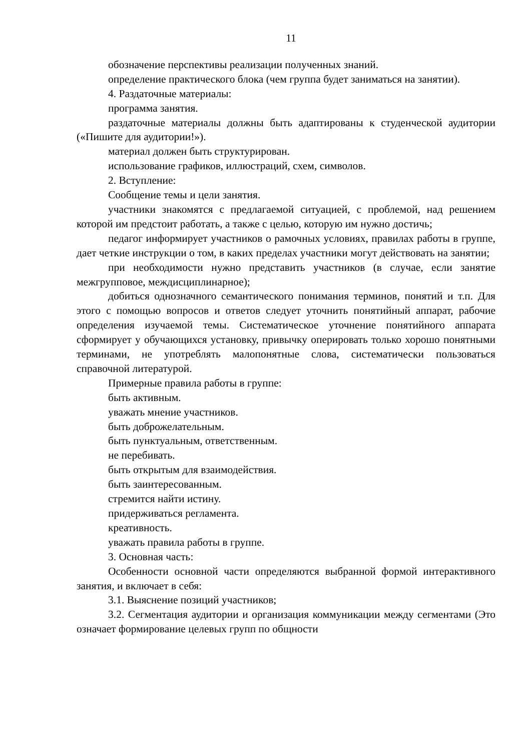11
обозначение перспективы реализации полученных знаний.
определение практического блока (чем группа будет заниматься на занятии).
4. Раздаточные материалы:
программа занятия.
раздаточные материалы должны быть адаптированы к студенческой аудитории («Пишите для аудитории!»).
материал должен быть структурирован.
использование графиков, иллюстраций, схем, символов.
2. Вступление:
Сообщение темы и цели занятия.
участники знакомятся с предлагаемой ситуацией, с проблемой, над решением которой им предстоит работать, а также с целью, которую им нужно достичь;
педагог информирует участников о рамочных условиях, правилах работы в группе, дает четкие инструкции о том, в каких пределах участники могут действовать на занятии;
при необходимости нужно представить участников (в случае, если занятие межгрупповое, междисциплинарное);
добиться однозначного семантического понимания терминов, понятий и т.п. Для этого с помощью вопросов и ответов следует уточнить понятийный аппарат, рабочие определения изучаемой темы. Систематическое уточнение понятийного аппарата сформирует у обучающихся установку, привычку оперировать только хорошо понятными терминами, не употреблять малопонятные слова, систематически пользоваться справочной литературой.
Примерные правила работы в группе:
быть активным.
уважать мнение участников.
быть доброжелательным.
быть пунктуальным, ответственным.
не перебивать.
быть открытым для взаимодействия.
быть заинтересованным.
стремится найти истину.
придерживаться регламента.
креативность.
уважать правила работы в группе.
3. Основная часть:
Особенности основной части определяются выбранной формой интерактивного занятия, и включает в себя:
3.1. Выяснение позиций участников;
3.2. Сегментация аудитории и организация коммуникации между сегментами (Это означает формирование целевых групп по общности